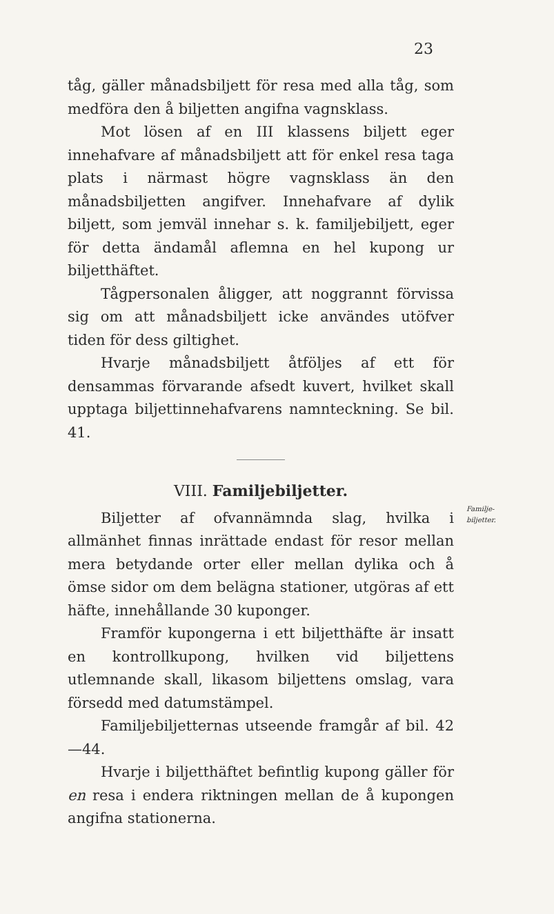23
Familje-
biljetter.
tåg, gäller månadsbiljett för resa med alla tåg, som medföra den å biljetten angifna vagnsklass.
Mot lösen af en III klassens biljett eger innehafvare af månadsbiljett att för enkel resa taga plats i närmast högre vagnsklass än den månadsbiljetten angifver. Innehafvare af dylik biljett, som jemväl innehar s. k. familjebiljett, eger för detta ändamål aflemna en hel kupong ur biljetthäftet.
Tågpersonalen åligger, att noggrannt förvissa sig om att månadsbiljett icke användes utöfver tiden för dess giltighet.
Hvarje månadsbiljett åtföljes af ett för densammas förvarande afsedt kuvert, hvilket skall upptaga biljettinnehafvarens namnteckning. Se bil. 41.
VIII. Familjebiljetter.
Biljetter af ofvannämnda slag, hvilka i allmänhet finnas inrättade endast för resor mellan mera betydande orter eller mellan dylika och å ömse sidor om dem belägna stationer, utgöras af ett häfte, innehållande 30 kuponger.
Framför kupongerna i ett biljetthäfte är insatt en kontrollkupong, hvilken vid biljettens utlemnande skall, likasom biljettens omslag, vara försedd med datumstämpel.
Familjebiljetternas utseende framgår af bil. 42—44.
Hvarje i biljetthäftet befintlig kupong gäller för en resa i endera riktningen mellan de å kupongen angifna stationerna.